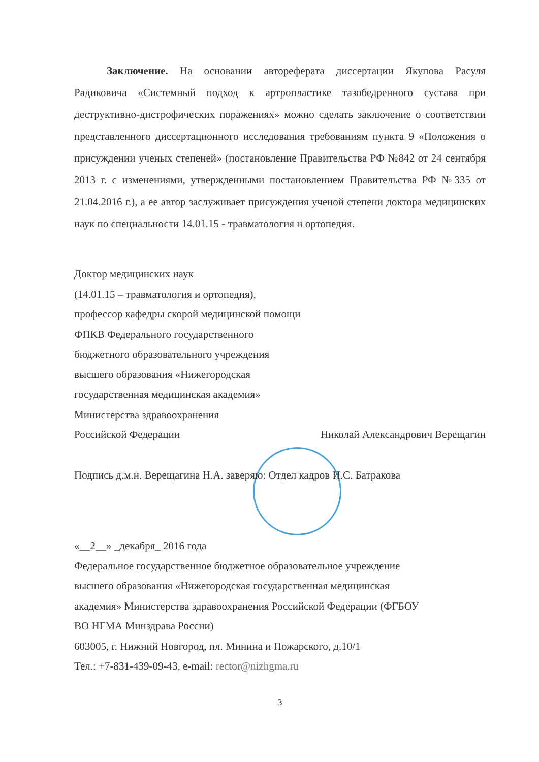Заключение. На основании автореферата диссертации Якупова Расуля Радиковича «Системный подход к артропластике тазобедренного сустава при деструктивно-дистрофических поражениях» можно сделать заключение о соответствии представленного диссертационного исследования требованиям пункта 9 «Положения о присуждении ученых степеней» (постановление Правительства РФ №842 от 24 сентября 2013 г. с изменениями, утвержденными постановлением Правительства РФ №335 от 21.04.2016 г.), а ее автор заслуживает присуждения ученой степени доктора медицинских наук по специальности 14.01.15 - травматология и ортопедия.
Доктор медицинских наук
(14.01.15 – травматология и ортопедия),
профессор кафедры скорой медицинской помощи
ФПКВ Федерального государственного
бюджетного образовательного учреждения
высшего образования «Нижегородская
государственная медицинская академия»
Министерства здравоохранения
Российской Федерации Николай Александрович Верещагин
Подпись д.м.н. Верещагина Н.А. заверяю: Отдел кадров И.С. Батракова
«__2__» _декабря_ 2016 года
Федеральное государственное бюджетное образовательное учреждение
высшего образования «Нижегородская государственная медицинская
академия» Министерства здравоохранения Российской Федерации (ФГБОУ
ВО НГМА Минздрава России)
603005, г. Нижний Новгород, пл. Минина и Пожарского, д.10/1
Тел.: +7-831-439-09-43, e-mail: rector@nizhgma.ru
3